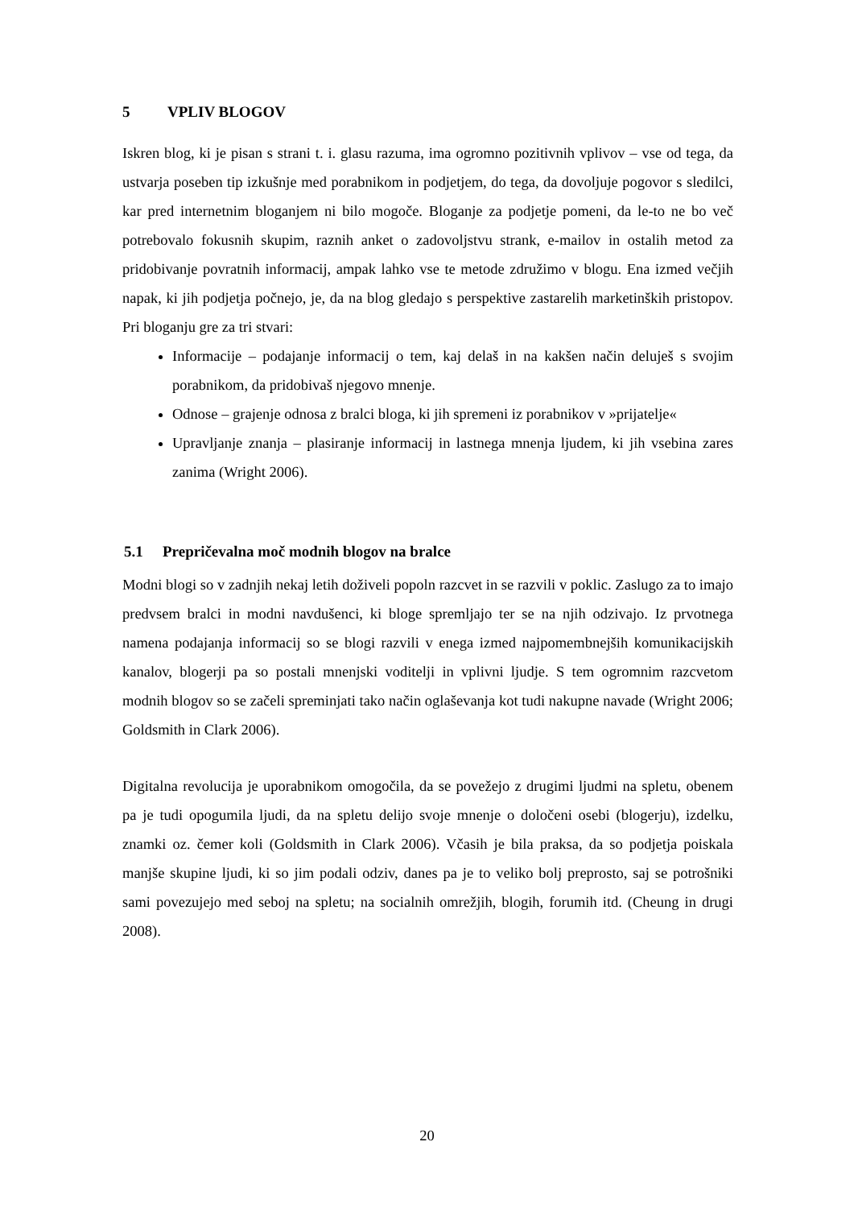5 VPLIV BLOGOV
Iskren blog, ki je pisan s strani t. i. glasu razuma, ima ogromno pozitivnih vplivov – vse od tega, da ustvarja poseben tip izkušnje med porabnikom in podjetjem, do tega, da dovoljuje pogovor s sledilci, kar pred internetnim bloganjem ni bilo mogoče. Bloganje za podjetje pomeni, da le-to ne bo več potrebovalo fokusnih skupim, raznih anket o zadovoljstvu strank, e-mailov in ostalih metod za pridobivanje povratnih informacij, ampak lahko vse te metode združimo v blogu. Ena izmed večjih napak, ki jih podjetja počnejo, je, da na blog gledajo s perspektive zastarelih marketinških pristopov. Pri bloganju gre za tri stvari:
Informacije – podajanje informacij o tem, kaj delaš in na kakšen način deluješ s svojim porabnikom, da pridobivaš njegovo mnenje.
Odnose – grajenje odnosa z bralci bloga, ki jih spremeni iz porabnikov v »prijatelje«
Upravljanje znanja – plasiranje informacij in lastnega mnenja ljudem, ki jih vsebina zares zanima (Wright 2006).
5.1 Prepričevalna moč modnih blogov na bralce
Modni blogi so v zadnjih nekaj letih doživeli popoln razcvet in se razvili v poklic. Zaslugo za to imajo predvsem bralci in modni navdušenci, ki bloge spremljajo ter se na njih odzivajo. Iz prvotnega namena podajanja informacij so se blogi razvili v enega izmed najpomembnejših komunikacijskih kanalov, blogerji pa so postali mnenjski voditelji in vplivni ljudje. S tem ogromnim razcvetom modnih blogov so se začeli spreminjati tako način oglaševanja kot tudi nakupne navade (Wright 2006; Goldsmith in Clark 2006).
Digitalna revolucija je uporabnikom omogočila, da se povežejo z drugimi ljudmi na spletu, obenem pa je tudi opogumila ljudi, da na spletu delijo svoje mnenje o določeni osebi (blogerju), izdelku, znamki oz. čemer koli (Goldsmith in Clark 2006). Včasih je bila praksa, da so podjetja poiskala manjše skupine ljudi, ki so jim podali odziv, danes pa je to veliko bolj preprosto, saj se potrošniki sami povezujejo med seboj na spletu; na socialnih omrežjih, blogih, forumih itd. (Cheung in drugi 2008).
20